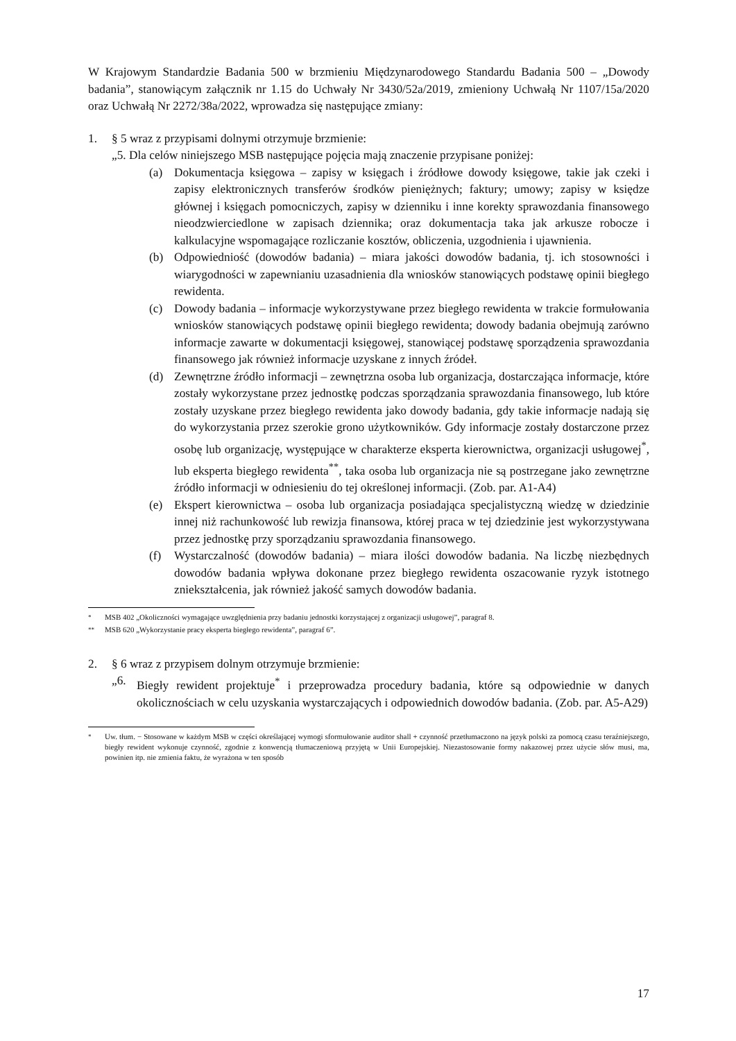W Krajowym Standardzie Badania 500 w brzmieniu Międzynarodowego Standardu Badania 500 – „Dowody badania”, stanowiącym załącznik nr 1.15 do Uchwały Nr 3430/52a/2019, zmieniony Uchwałą Nr 1107/15a/2020 oraz Uchwałą Nr 2272/38a/2022, wprowadza się następujące zmiany:
1. § 5 wraz z przypisami dolnymi otrzymuje brzmienie:
„5. Dla celów niniejszego MSB następujące pojęcia mają znaczenie przypisane poniżej:
(a) Dokumentacja księgowa – zapisy w księgach i źródłowe dowody księgowe, takie jak czeki i zapisy elektronicznych transferów środków pieniężnych; faktury; umowy; zapisy w księdze głównej i księgach pomocniczych, zapisy w dzienniku i inne korekty sprawozdania finansowego nieodzwierciedlone w zapisach dziennika; oraz dokumentacja taka jak arkusze robocze i kalkulacyjne wspomagające rozliczanie kosztów, obliczenia, uzgodnienia i ujawnienia.
(b) Odpowiedniość (dowodów badania) – miara jakości dowodów badania, tj. ich stosowności i wiarygodności w zapewnianiu uzasadnienia dla wniosków stanowiących podstawę opinii biegłego rewidenta.
(c) Dowody badania – informacje wykorzystywane przez biegłego rewidenta w trakcie formułowania wniosków stanowiących podstawę opinii biegłego rewidenta; dowody badania obejmują zarówno informacje zawarte w dokumentacji księgowej, stanowiącej podstawę sporządzenia sprawozdania finansowego jak również informacje uzyskane z innych źródeł.
(d) Zewnętrzne źródło informacji – zewnętrzna osoba lub organizacja, dostarczająca informacje, które zostały wykorzystane przez jednostkę podczas sporządzania sprawozdania finansowego, lub które zostały uzyskane przez biegłego rewidenta jako dowody badania, gdy takie informacje nadają się do wykorzystania przez szerokie grono użytkowników. Gdy informacje zostały dostarczone przez osobę lub organizację, występujące w charakterze eksperta kierownictwa, organizacji usługowej<sup>*</sup>, lub eksperta biegłego rewidenta<sup>**</sup>, taka osoba lub organizacja nie są postrzegane jako zewnętrzne źródło informacji w odniesieniu do tej określonej informacji. (Zob. par. A1-A4)
(e) Ekspert kierownictwa – osoba lub organizacja posiadająca specjalistyczną wiedzę w dziedzinie innej niż rachunkowość lub rewizja finansowa, której praca w tej dziedzinie jest wykorzystywana przez jednostkę przy sporządzaniu sprawozdania finansowego.
(f) Wystarczalność (dowodów badania) – miara ilości dowodów badania. Na liczbę niezbędnych dowodów badania wpływa dokonane przez biegłego rewidenta oszacowanie ryzyk istotnego zniekształcenia, jak również jakość samych dowodów badania.
<sup>*</sup> MSB 402 „Okoliczności wymagające uwzględnienia przy badaniu jednostki korzystającej z organizacji usługowej”, paragraf 8.
<sup>**</sup> MSB 620 „Wykorzystanie pracy eksperta biegłego rewidenta”, paragraf 6”.
2. § 6 wraz z przypisem dolnym otrzymuje brzmienie:
„6. Biegły rewident projektuje<sup>*</sup> i przeprowadza procedury badania, które są odpowiednie w danych okolicznościach w celu uzyskania wystarczających i odpowiednich dowodów badania. (Zob. par. A5-A29)
<sup>*</sup> Uw. tłum. − Stosowane w każdym MSB w części określającej wymogi sformułowanie auditor shall + czynność przetłumaczono na język polski za pomocą czasu teraźniejszego, biegły rewident wykonuje czynność, zgodnie z konwencją tłumaczeniową przyjętą w Unii Europejskiej. Niezastosowanie formy nakazowej przez użycie słów musi, ma, powinien itp. nie zmienia faktu, że wyrażona w ten sposób
17